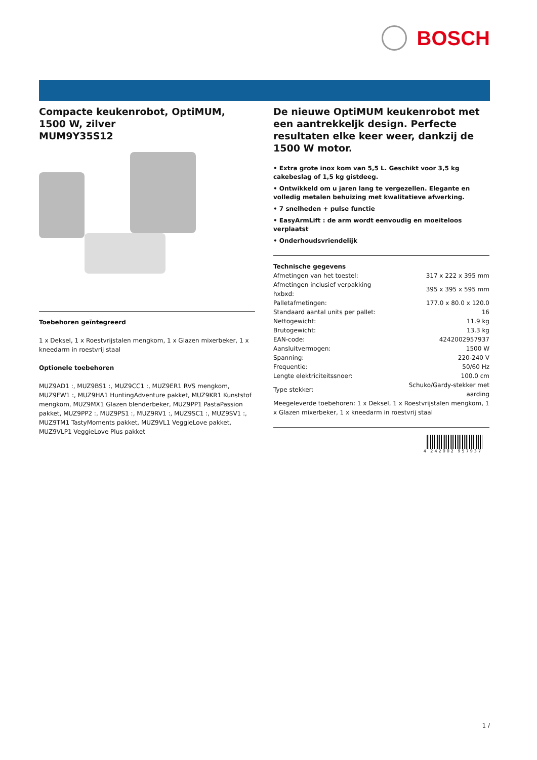BOSCH
Compacte keukenrobot, OptiMUM, 1500 W, zilver
MUM9Y35S12
Toebehoren geïntegreerd
1 x Deksel, 1 x Roestvrijstalen mengkom, 1 x Glazen mixerbeker, 1 x kneedarm in roestvrij staal
Optionele toebehoren
MUZ9AD1 :, MUZ9BS1 :, MUZ9CC1 :, MUZ9ER1 RVS mengkom, MUZ9FW1 :, MUZ9HA1 HuntingAdventure pakket, MUZ9KR1 Kunststof mengkom, MUZ9MX1 Glazen blenderbeker, MUZ9PP1 PastaPassion pakket, MUZ9PP2 :, MUZ9PS1 :, MUZ9RV1 :, MUZ9SC1 :, MUZ9SV1 :, MUZ9TM1 TastyMoments pakket, MUZ9VL1 VeggieLove pakket, MUZ9VLP1 VeggieLove Plus pakket
De nieuwe OptiMUM keukenrobot met een aantrekkeljk design. Perfecte resultaten elke keer weer, dankzij de 1500 W motor.
• Extra grote inox kom van 5,5 L. Geschikt voor 3,5 kg cakebeslag of 1,5 kg gistdeeg.
• Ontwikkeld om u jaren lang te vergezellen. Elegante en volledig metalen behuizing met kwalitatieve afwerking.
• 7 snelheden + pulse functie
• EasyArmLift : de arm wordt eenvoudig en moeiteloos verplaatst
• Onderhoudsvriendelijk
Technische gegevens
| Afmetingen van het toestel: | 317 x 222 x 395 mm |
| Afmetingen inclusief verpakking hxbxd: | 395 x 395 x 595 mm |
| Palletafmetingen: | 177.0 x 80.0 x 120.0 |
| Standaard aantal units per pallet: | 16 |
| Nettogewicht: | 11.9 kg |
| Brutogewicht: | 13.3 kg |
| EAN-code: | 4242002957937 |
| Aansluitvermogen: | 1500 W |
| Spanning: | 220-240 V |
| Frequentie: | 50/60 Hz |
| Lengte elektriciteitssnoer: | 100.0 cm |
| Type stekker: | Schuko/Gardy-stekker met aarding |
| Meegeleverde toebehoren: 1 x Deksel, 1 x Roestvrijstalen mengkom, 1 x Glazen mixerbeker, 1 x kneedarm in roestvrij staal | |
4 242002 957937
1 /